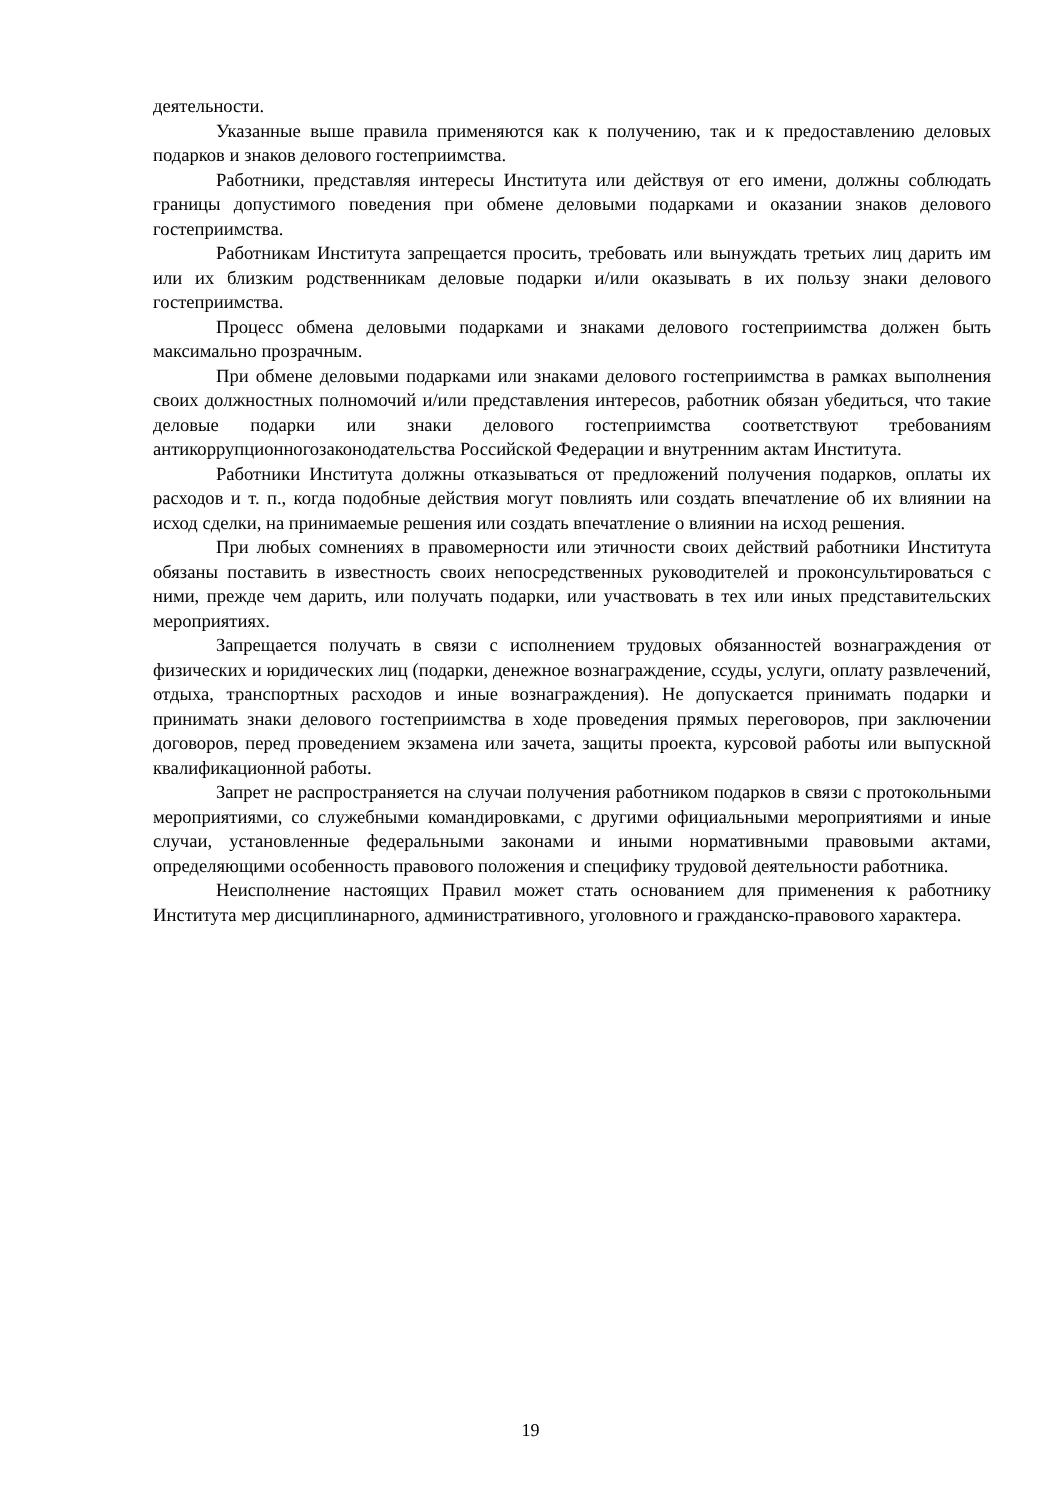деятельности.
Указанные выше правила применяются как к получению, так и к предоставлению деловых подарков и знаков делового гостеприимства.
Работники, представляя интересы Института или действуя от его имени, должны соблюдать границы допустимого поведения при обмене деловыми подарками и оказании знаков делового гостеприимства.
Работникам Института запрещается просить, требовать или вынуждать третьих лиц дарить им или их близким родственникам деловые подарки и/или оказывать в их пользу знаки делового гостеприимства.
Процесс обмена деловыми подарками и знаками делового гостеприимства должен быть максимально прозрачным.
При обмене деловыми подарками или знаками делового гостеприимства в рамках выполнения своих должностных полномочий и/или представления интересов, работник обязан убедиться, что такие деловые подарки или знаки делового гостеприимства соответствуют требованиям антикоррупционногозаконодательства Российской Федерации и внутренним актам Института.
Работники Института должны отказываться от предложений получения подарков, оплаты их расходов и т. п., когда подобные действия могут повлиять или создать впечатление об их влиянии на исход сделки, на принимаемые решения или создать впечатление о влиянии на исход решения.
При любых сомнениях в правомерности или этичности своих действий работники Института обязаны поставить в известность своих непосредственных руководителей и проконсультироваться с ними, прежде чем дарить, или получать подарки, или участвовать в тех или иных представительских мероприятиях.
Запрещается получать в связи с исполнением трудовых обязанностей вознаграждения от физических и юридических лиц (подарки, денежное вознаграждение, ссуды, услуги, оплату развлечений, отдыха, транспортных расходов и иные вознаграждения). Не допускается принимать подарки и принимать знаки делового гостеприимства в ходе проведения прямых переговоров, при заключении договоров, перед проведением экзамена или зачета, защиты проекта, курсовой работы или выпускной квалификационной работы.
Запрет не распространяется на случаи получения работником подарков в связи с протокольными мероприятиями, со служебными командировками, с другими официальными мероприятиями и иные случаи, установленные федеральными законами и иными нормативными правовыми актами, определяющими особенность правового положения и специфику трудовой деятельности работника.
Неисполнение настоящих Правил может стать основанием для применения к работнику Института мер дисциплинарного, административного, уголовного и гражданско-правового характера.
19